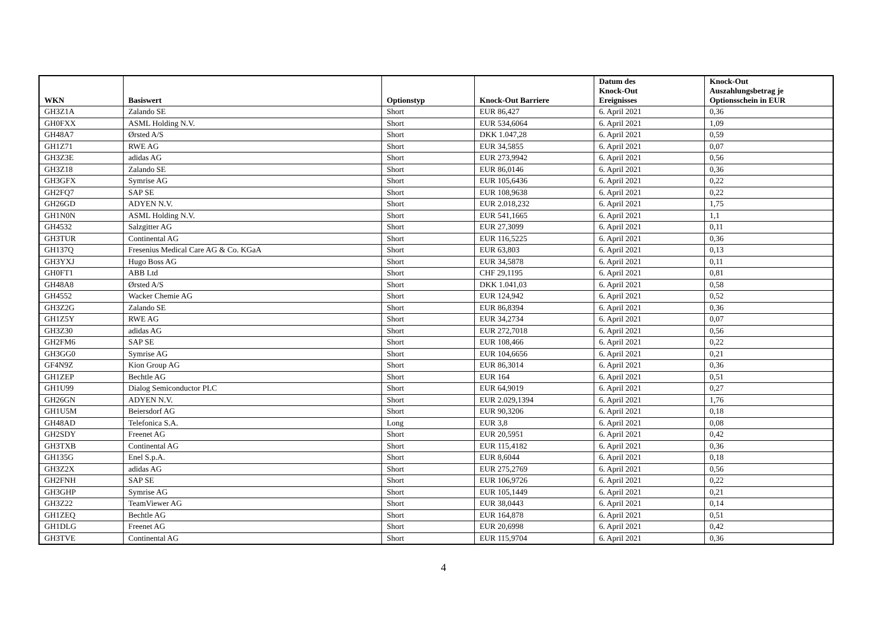| WKN | Basiswert | Optionstyp | Knock-Out Barriere | Datum des Knock-Out Ereignisses | Knock-Out Auszahlungsbetrag je Optionsschein in EUR |
| --- | --- | --- | --- | --- | --- |
| GH3Z1A | Zalando SE | Short | EUR 86,427 | 6. April 2021 | 0,36 |
| GH0FXX | ASML Holding N.V. | Short | EUR 534,6064 | 6. April 2021 | 1,09 |
| GH48A7 | Ørsted A/S | Short | DKK 1.047,28 | 6. April 2021 | 0,59 |
| GH1Z71 | RWE AG | Short | EUR 34,5855 | 6. April 2021 | 0,07 |
| GH3Z3E | adidas AG | Short | EUR 273,9942 | 6. April 2021 | 0,56 |
| GH3Z18 | Zalando SE | Short | EUR 86,0146 | 6. April 2021 | 0,36 |
| GH3GFX | Symrise AG | Short | EUR 105,6436 | 6. April 2021 | 0,22 |
| GH2FQ7 | SAP SE | Short | EUR 108,9638 | 6. April 2021 | 0,22 |
| GH26GD | ADYEN N.V. | Short | EUR 2.018,232 | 6. April 2021 | 1,75 |
| GH1N0N | ASML Holding N.V. | Short | EUR 541,1665 | 6. April 2021 | 1,1 |
| GH4532 | Salzgitter AG | Short | EUR 27,3099 | 6. April 2021 | 0,11 |
| GH3TUR | Continental AG | Short | EUR 116,5225 | 6. April 2021 | 0,36 |
| GH137Q | Fresenius Medical Care AG & Co. KGaA | Short | EUR 63,803 | 6. April 2021 | 0,13 |
| GH3YXJ | Hugo Boss AG | Short | EUR 34,5878 | 6. April 2021 | 0,11 |
| GH0FT1 | ABB Ltd | Short | CHF 29,1195 | 6. April 2021 | 0,81 |
| GH48A8 | Ørsted A/S | Short | DKK 1.041,03 | 6. April 2021 | 0,58 |
| GH4552 | Wacker Chemie AG | Short | EUR 124,942 | 6. April 2021 | 0,52 |
| GH3Z2G | Zalando SE | Short | EUR 86,8394 | 6. April 2021 | 0,36 |
| GH1Z5Y | RWE AG | Short | EUR 34,2734 | 6. April 2021 | 0,07 |
| GH3Z30 | adidas AG | Short | EUR 272,7018 | 6. April 2021 | 0,56 |
| GH2FM6 | SAP SE | Short | EUR 108,466 | 6. April 2021 | 0,22 |
| GH3GG0 | Symrise AG | Short | EUR 104,6656 | 6. April 2021 | 0,21 |
| GF4N9Z | Kion Group AG | Short | EUR 86,3014 | 6. April 2021 | 0,36 |
| GH1ZEP | Bechtle AG | Short | EUR 164 | 6. April 2021 | 0,51 |
| GH1U99 | Dialog Semiconductor PLC | Short | EUR 64,9019 | 6. April 2021 | 0,27 |
| GH26GN | ADYEN N.V. | Short | EUR 2.029,1394 | 6. April 2021 | 1,76 |
| GH1U5M | Beiersdorf AG | Short | EUR 90,3206 | 6. April 2021 | 0,18 |
| GH48AD | Telefonica S.A. | Long | EUR 3,8 | 6. April 2021 | 0,08 |
| GH2SDY | Freenet AG | Short | EUR 20,5951 | 6. April 2021 | 0,42 |
| GH3TXB | Continental AG | Short | EUR 115,4182 | 6. April 2021 | 0,36 |
| GH135G | Enel S.p.A. | Short | EUR 8,6044 | 6. April 2021 | 0,18 |
| GH3Z2X | adidas AG | Short | EUR 275,2769 | 6. April 2021 | 0,56 |
| GH2FNH | SAP SE | Short | EUR 106,9726 | 6. April 2021 | 0,22 |
| GH3GHP | Symrise AG | Short | EUR 105,1449 | 6. April 2021 | 0,21 |
| GH3Z22 | TeamViewer AG | Short | EUR 38,0443 | 6. April 2021 | 0,14 |
| GH1ZEQ | Bechtle AG | Short | EUR 164,878 | 6. April 2021 | 0,51 |
| GH1DLG | Freenet AG | Short | EUR 20,6998 | 6. April 2021 | 0,42 |
| GH3TVE | Continental AG | Short | EUR 115,9704 | 6. April 2021 | 0,36 |
4